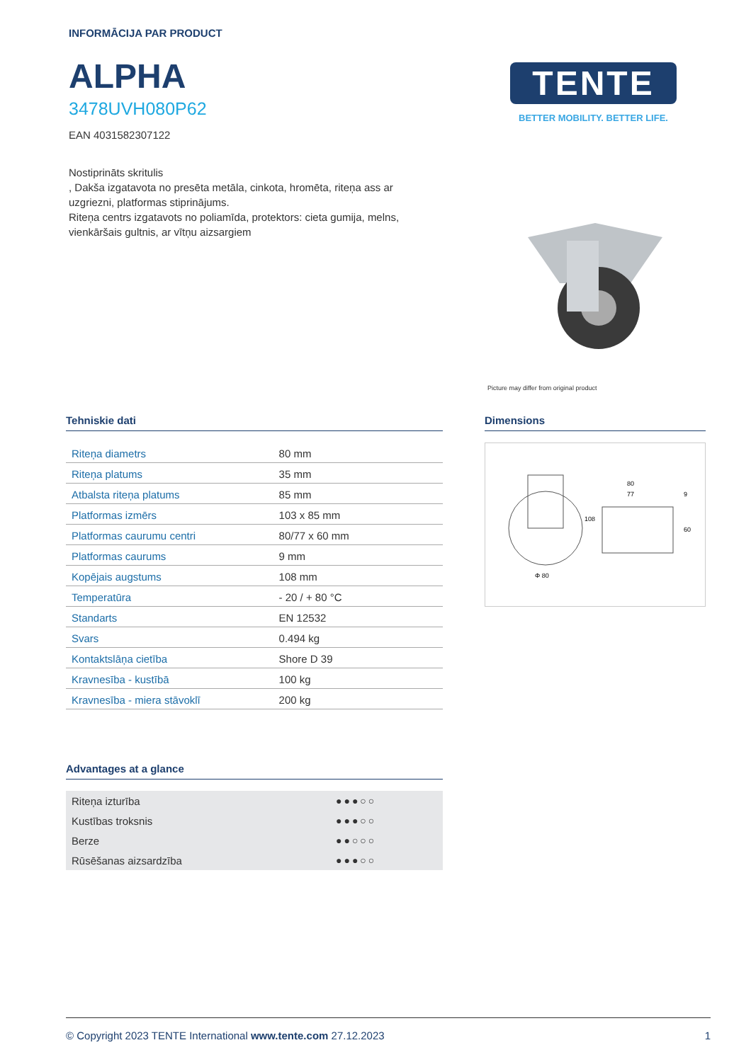INFORMĀCIJA PAR PRODUCT
ALPHA
3478UVH080P62
EAN 4031582307122
Nostiprināts skritulis
, Dakša izgatavota no presēta metāla, cinkota, hromēta, riteņa ass ar uzgriezni, platformas stiprinājums.
Riteņa centrs izgatavots no poliamīda, protektors: cieta gumija, melns, vienkāršais gultnis, ar vītņu aizsargiem
TENTE
BETTER MOBILITY. BETTER LIFE.
Picture may differ from original product
Tehniskie dati
| Riteņa diametrs | 80 mm |
| Riteņa platums | 35 mm |
| Atbalsta riteņa platums | 85 mm |
| Platformas izmērs | 103 x 85 mm |
| Platformas caurumu centri | 80/77 x 60 mm |
| Platformas caurums | 9 mm |
| Kopējais augstums | 108 mm |
| Temperatūra | - 20 / + 80 °C |
| Standarts | EN 12532 |
| Svars | 0.494 kg |
| Kontaktslāņa cietība | Shore D 39 |
| Kravnesība - kustībā | 100 kg |
| Kravnesība - miera stāvoklī | 200 kg |
Dimensions
80
77
108
60
9
Φ 80
Advantages at a glance
| Riteņa izturība | ●●●○○ |
| Kustības troksnis | ●●●○○ |
| Berze | ●●○○○ |
| Rūsēšanas aizsardzība | ●●●○○ |
© Copyright 2023 TENTE International www.tente.com 27.12.2023 1